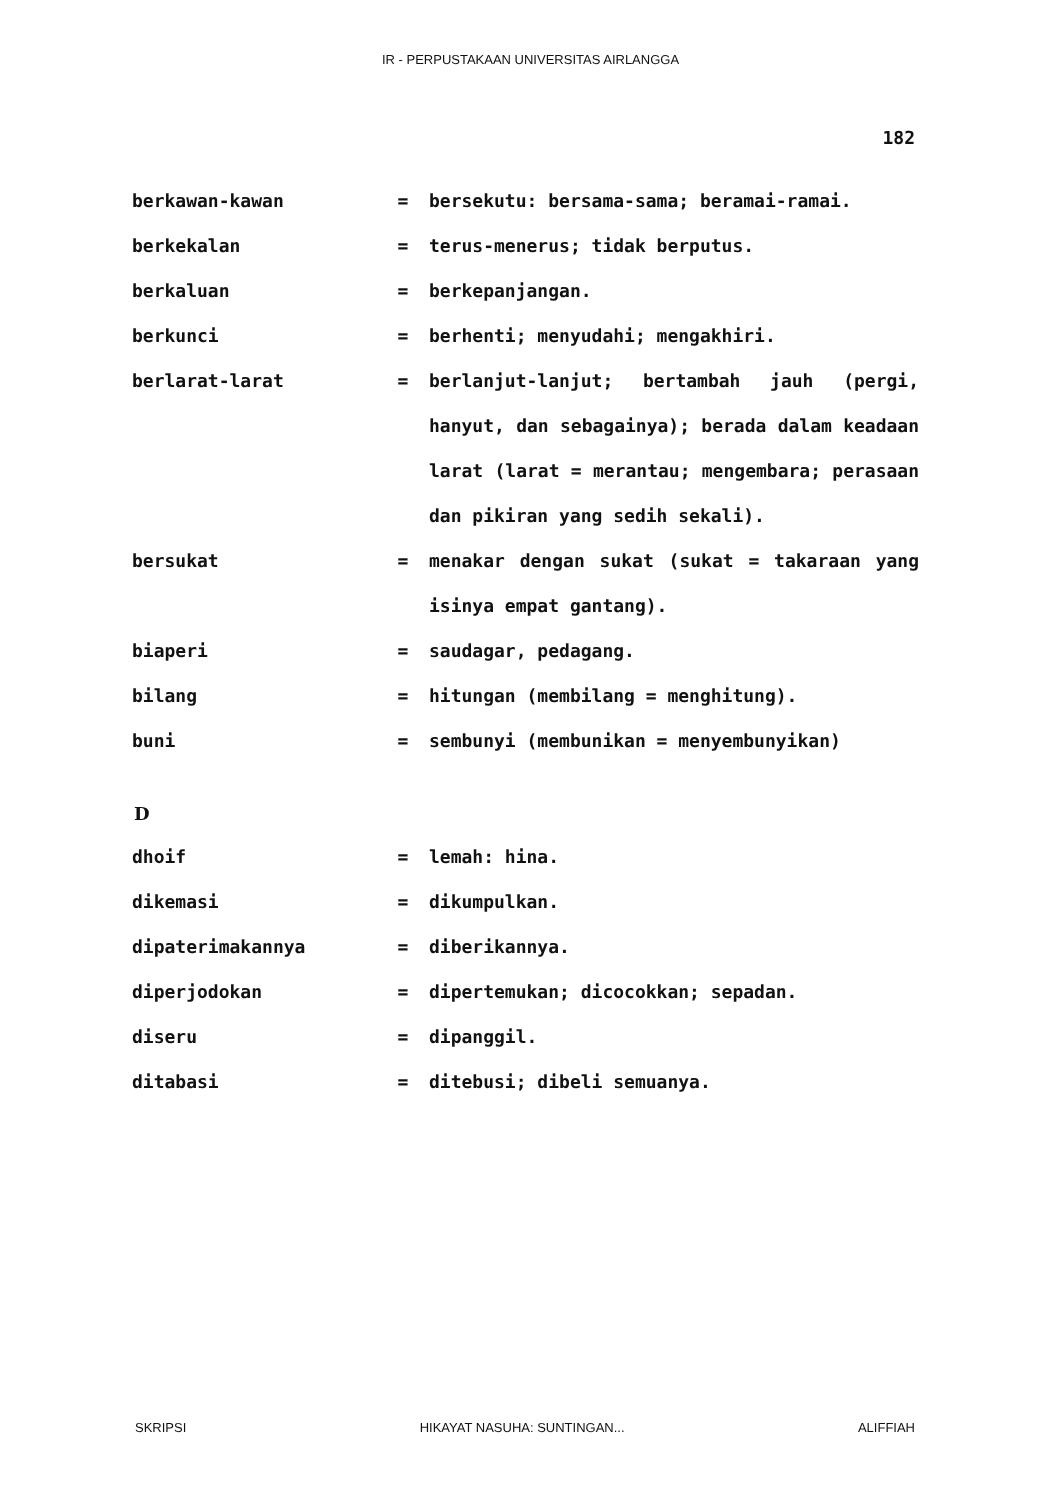IR - PERPUSTAKAAN UNIVERSITAS AIRLANGGA
182
| berkawan-kawan | = | bersekutu: bersama-sama; beramai-ramai. |
| berkekalan | = | terus-menerus; tidak berputus. |
| berkaluan | = | berkepanjangan. |
| berkunci | = | berhenti; menyudahi; mengakhiri. |
| berlarat-larat | = | berlanjut-lanjut; bertambah jauh (pergi, hanyut, dan sebagainya); berada dalam keadaan larat (larat = merantau; mengembara; perasaan dan pikiran yang sedih sekali). |
| bersukat | = | menakar dengan sukat (sukat = takaraan yang isinya empat gantang). |
| biaperi | = | saudagar, pedagang. |
| bilang | = | hitungan (membilang = menghitung). |
| buni | = | sembunyi (membunikan = menyembunyikan) |
D
| dhoif | = | lemah: hina. |
| dikemasi | = | dikumpulkan. |
| dipaterimakannya | = | diberikannya. |
| diperjodokan | = | dipertemukan; dicocokkan; sepadan. |
| diseru | = | dipanggil. |
| ditabasi | = | ditebusi; dibeli semuanya. |
SKRIPSI HIKAYAT NASUHA: SUNTINGAN... ALIFFIAH